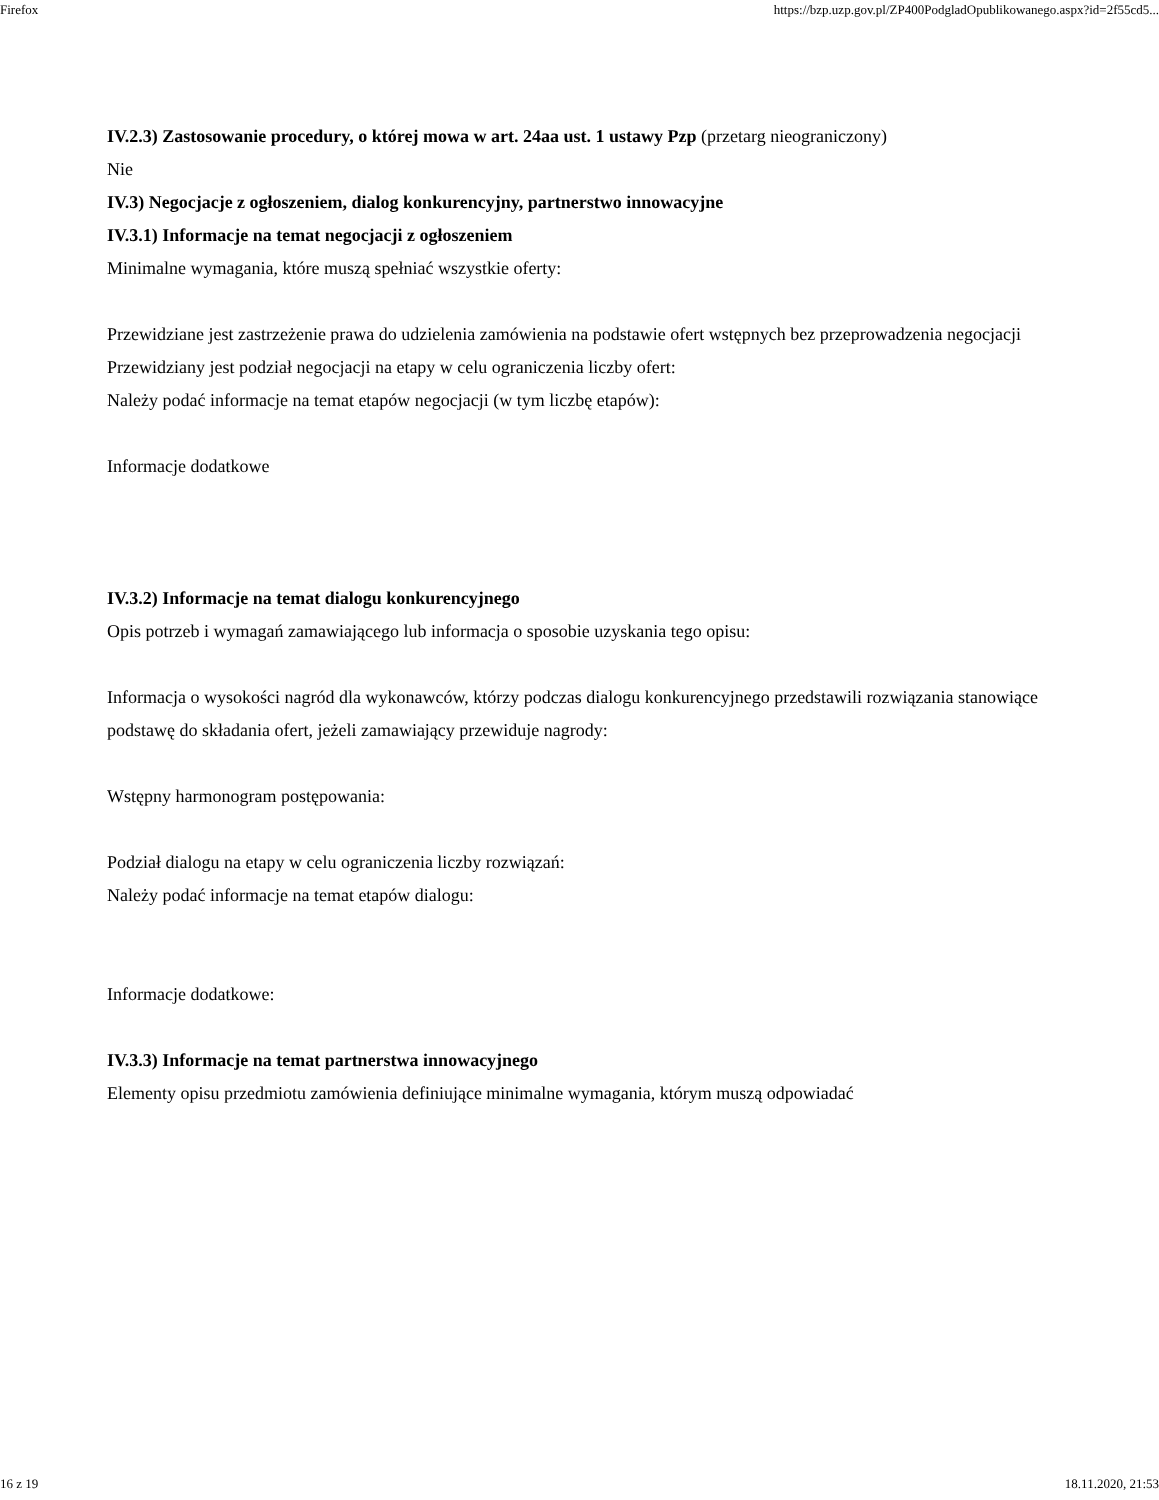Firefox https://bzp.uzp.gov.pl/ZP400PodgladOpublikowanego.aspx?id=2f55cd5...
IV.2.3) Zastosowanie procedury, o której mowa w art. 24aa ust. 1 ustawy Pzp (przetarg nieograniczony)
Nie
IV.3) Negocjacje z ogłoszeniem, dialog konkurencyjny, partnerstwo innowacyjne
IV.3.1) Informacje na temat negocjacji z ogłoszeniem
Minimalne wymagania, które muszą spełniać wszystkie oferty:
Przewidziane jest zastrzeżenie prawa do udzielenia zamówienia na podstawie ofert wstępnych bez przeprowadzenia negocjacji
Przewidziany jest podział negocjacji na etapy w celu ograniczenia liczby ofert:
Należy podać informacje na temat etapów negocjacji (w tym liczbę etapów):
Informacje dodatkowe
IV.3.2) Informacje na temat dialogu konkurencyjnego
Opis potrzeb i wymagań zamawiającego lub informacja o sposobie uzyskania tego opisu:
Informacja o wysokości nagród dla wykonawców, którzy podczas dialogu konkurencyjnego przedstawili rozwiązania stanowiące podstawę do składania ofert, jeżeli zamawiający przewiduje nagrody:
Wstępny harmonogram postępowania:
Podział dialogu na etapy w celu ograniczenia liczby rozwiązań:
Należy podać informacje na temat etapów dialogu:
Informacje dodatkowe:
IV.3.3) Informacje na temat partnerstwa innowacyjnego
Elementy opisu przedmiotu zamówienia definiujące minimalne wymagania, którym muszą odpowiadać
16 z 19 18.11.2020, 21:53